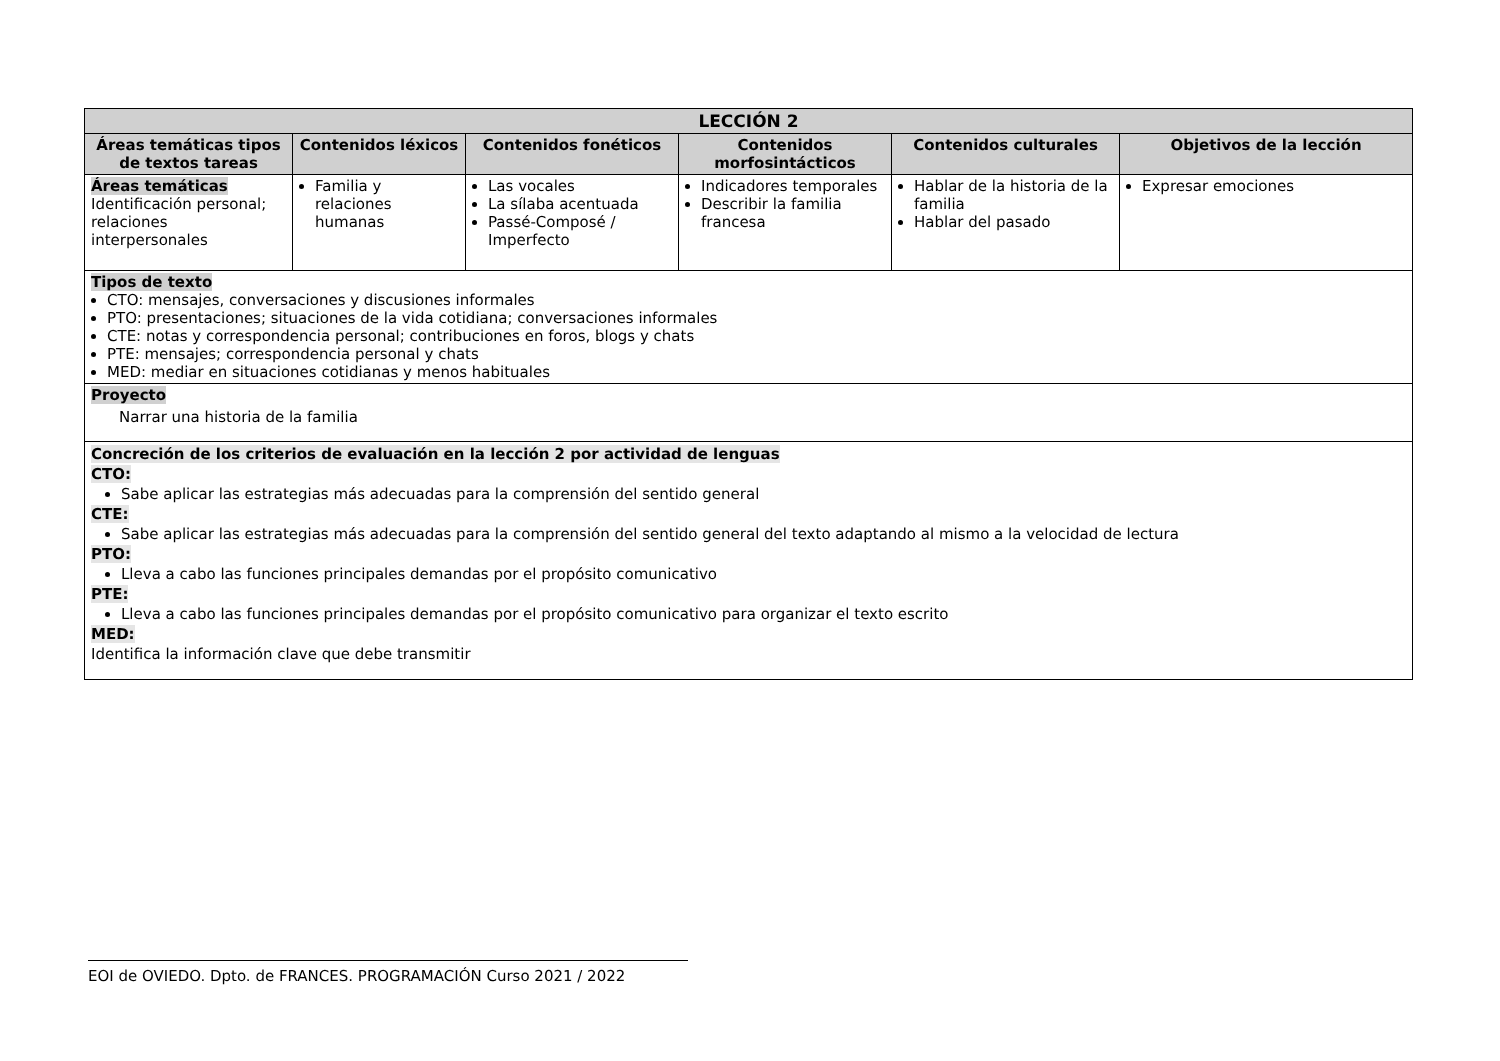| LECCIÓN 2 | | | | | |
| --- | --- | --- | --- | --- | --- |
| Áreas temáticas tipos de textos tareas | Contenidos léxicos | Contenidos fonéticos | Contenidos morfosintácticos | Contenidos culturales | Objetivos de la lección |
| Áreas temáticas Identificación personal; relaciones interpersonales | Familia y relaciones humanas | Las vocales La sílaba acentuada Passé-Composé / Imperfecto | Indicadores temporales Describir la familia francesa | Hablar de la historia de la familia Hablar del pasado | Expresar emociones |
| Tipos de texto CTO: mensajes, conversaciones y discusiones informales PTO: presentaciones; situaciones de la vida cotidiana; conversaciones informales CTE: notas y correspondencia personal; contribuciones en foros, blogs y chats PTE: mensajes; correspondencia personal y chats MED: mediar en situaciones cotidianas y menos habituales | | | | | |
| Proyecto Narrar una historia de la familia | | | | | |
| Concreción de los criterios de evaluación en la lección 2 por actividad de lenguas CTO: Sabe aplicar las estrategias más adecuadas para la comprensión del sentido general CTE: Sabe aplicar las estrategias más adecuadas para la comprensión del sentido general del texto adaptando al mismo a la velocidad de lectura PTO: Lleva a cabo las funciones principales demandas por el propósito comunicativo PTE: Lleva a cabo las funciones principales demandas por el propósito comunicativo para organizar el texto escrito MED: Identifica la información clave que debe transmitir | | | | | |
EOI de OVIEDO. Dpto. de FRANCES. PROGRAMACIÓN Curso 2021 / 2022